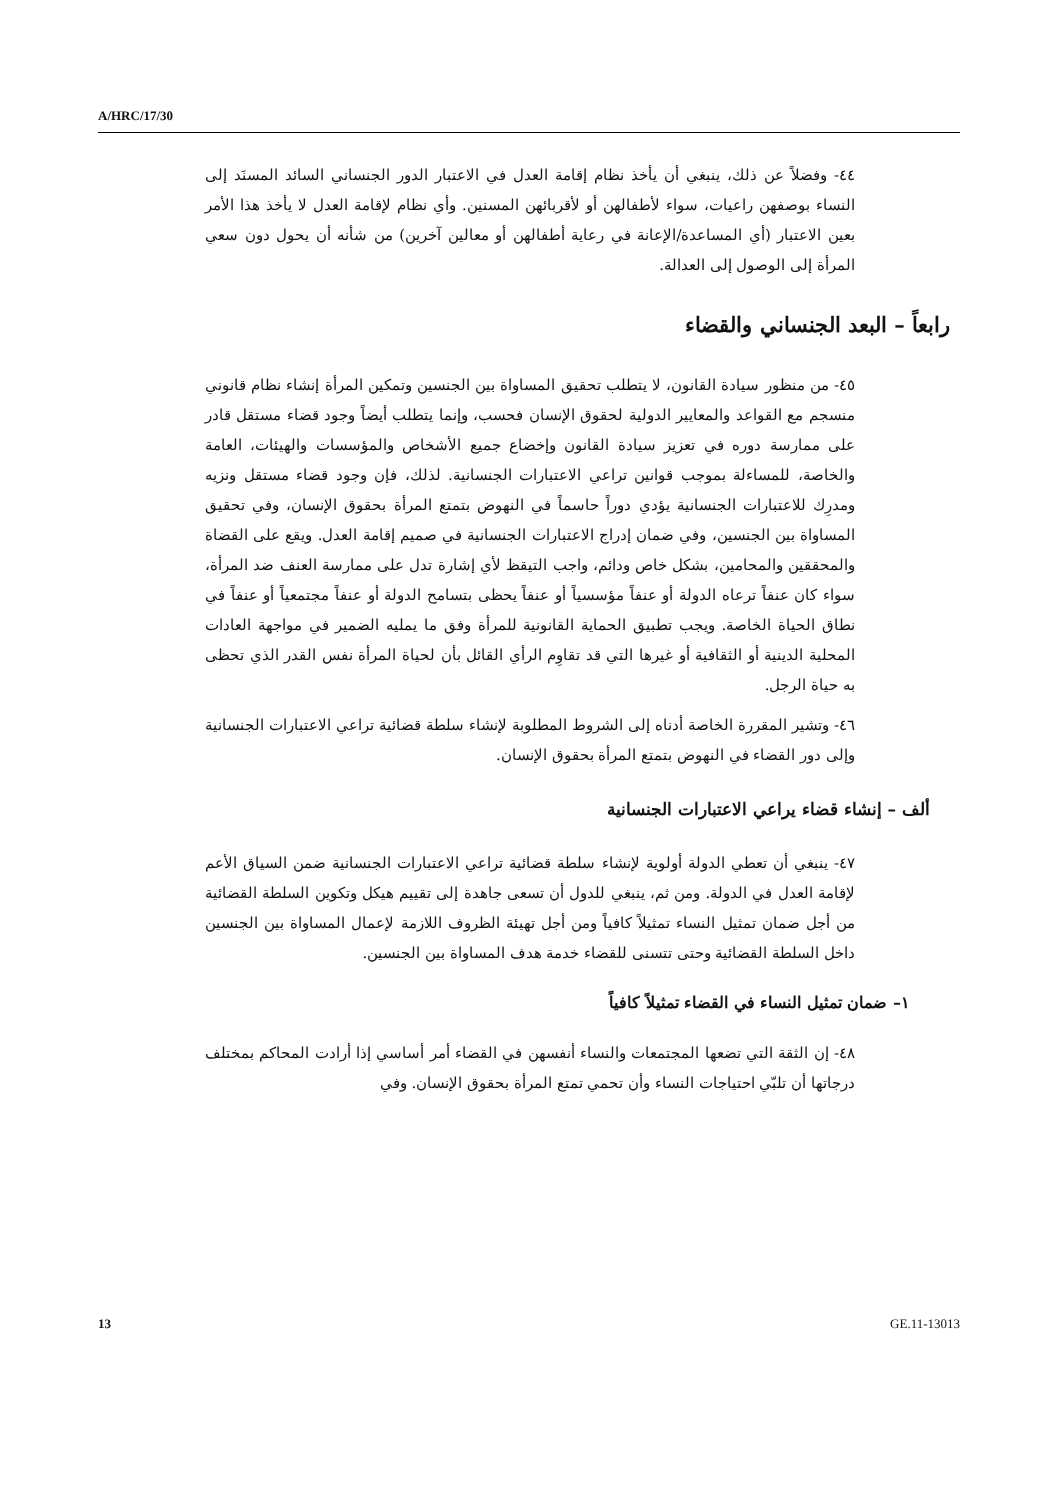A/HRC/17/30
٤٤- وفضلاً عن ذلك، ينبغي أن يأخذ نظام إقامة العدل في الاعتبار الدور الجنساني السائد المسنَد إلى النساء بوصفهن راعيات، سواء لأطفالهن أو لأقربائهن المسنين. وأي نظام لإقامة العدل لا يأخذ هذا الأمر بعين الاعتبار (أي المساعدة/الإعانة في رعاية أطفالهن أو معالين آخرين) من شأنه أن يحول دون سعي المرأة إلى الوصول إلى العدالة.
رابعاً – البعد الجنساني والقضاء
٤٥- من منظور سيادة القانون، لا يتطلب تحقيق المساواة بين الجنسين وتمكين المرأة إنشاء نظام قانوني منسجم مع القواعد والمعايير الدولية لحقوق الإنسان فحسب، وإنما يتطلب أيضاً وجود قضاء مستقل قادر على ممارسة دوره في تعزيز سيادة القانون وإخضاع جميع الأشخاص والمؤسسات والهيئات، العامة والخاصة، للمساءلة بموجب قوانين تراعي الاعتبارات الجنسانية. لذلك، فإن وجود قضاء مستقل ونزيه ومدرِك للاعتبارات الجنسانية يؤدي دوراً حاسماً في النهوض بتمتع المرأة بحقوق الإنسان، وفي تحقيق المساواة بين الجنسين، وفي ضمان إدراج الاعتبارات الجنسانية في صميم إقامة العدل. ويقع على القضاة والمحققين والمحامين، بشكل خاص ودائم، واجب التيقظ لأي إشارة تدل على ممارسة العنف ضد المرأة، سواء كان عنفاً ترعاه الدولة أو عنفاً مؤسسياً أو عنفاً يحظى بتسامح الدولة أو عنفاً مجتمعياً أو عنفاً في نطاق الحياة الخاصة. ويجب تطبيق الحماية القانونية للمرأة وفق ما يمليه الضمير في مواجهة العادات المحلية الدينية أو الثقافية أو غيرها التي قد تقاوِم الرأي القائل بأن لحياة المرأة نفس القدر الذي تحظى به حياة الرجل.
٤٦- وتشير المقررة الخاصة أدناه إلى الشروط المطلوبة لإنشاء سلطة قضائية تراعي الاعتبارات الجنسانية وإلى دور القضاء في النهوض بتمتع المرأة بحقوق الإنسان.
ألف – إنشاء قضاء يراعي الاعتبارات الجنسانية
٤٧- ينبغي أن تعطي الدولة أولوية لإنشاء سلطة قضائية تراعي الاعتبارات الجنسانية ضمن السياق الأعم لإقامة العدل في الدولة. ومن ثم، ينبغي للدول أن تسعى جاهدة إلى تقييم هيكل وتكوين السلطة القضائية من أجل ضمان تمثيل النساء تمثيلاً كافياً ومن أجل تهيئة الظروف اللازمة لإعمال المساواة بين الجنسين داخل السلطة القضائية وحتى تتسنى للقضاء خدمة هدف المساواة بين الجنسين.
١– ضمان تمثيل النساء في القضاء تمثيلاً كافياً
٤٨- إن الثقة التي تضعها المجتمعات والنساء أنفسهن في القضاء أمر أساسي إذا أرادت المحاكم بمختلف درجاتها أن تلبّي احتياجات النساء وأن تحمي تمتع المرأة بحقوق الإنسان. وفي
13 GE.11-13013